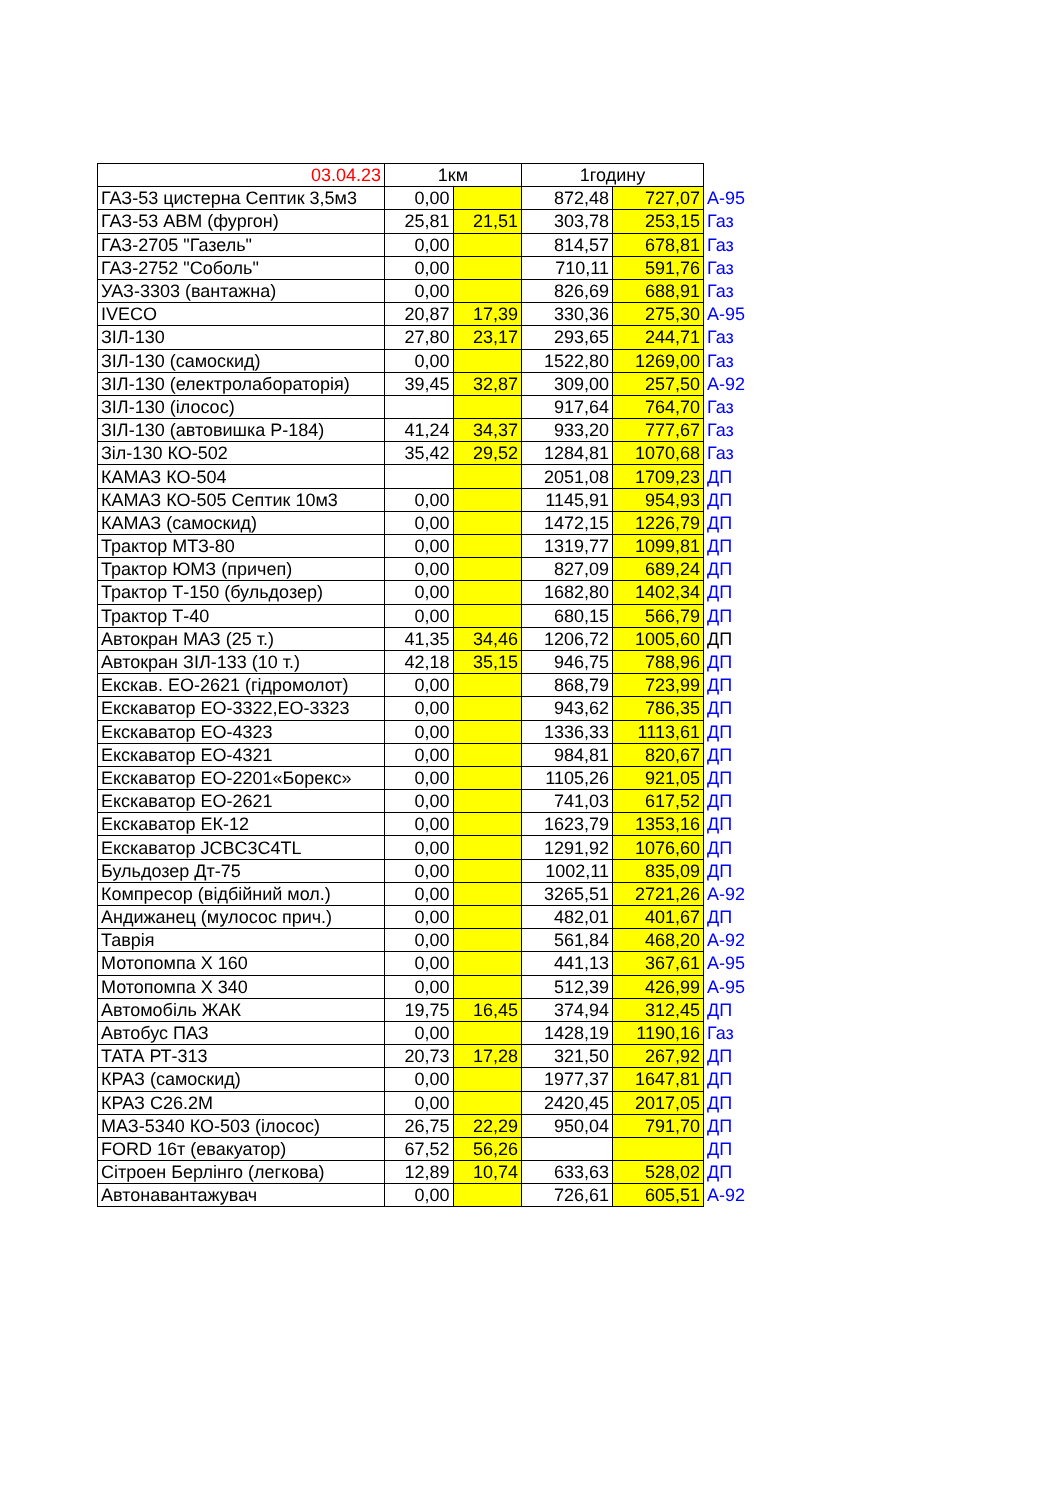| 03.04.23 | 1км | | 1годину | | |
| ГАЗ-53 цистерна Септик 3,5м3 | 0,00 | | 872,48 | 727,07 | А-95 |
| ГАЗ-53 АВМ (фургон) | 25,81 | 21,51 | 303,78 | 253,15 | Газ |
| ГАЗ-2705 "Газель" | 0,00 | | 814,57 | 678,81 | Газ |
| ГАЗ-2752 "Соболь" | 0,00 | | 710,11 | 591,76 | Газ |
| УАЗ-3303 (вантажна) | 0,00 | | 826,69 | 688,91 | Газ |
| IVECO | 20,87 | 17,39 | 330,36 | 275,30 | А-95 |
| ЗІЛ-130 | 27,80 | 23,17 | 293,65 | 244,71 | Газ |
| ЗІЛ-130 (самоскид) | 0,00 | | 1522,80 | 1269,00 | Газ |
| ЗІЛ-130 (електролабораторія) | 39,45 | 32,87 | 309,00 | 257,50 | А-92 |
| ЗІЛ-130 (ілосос) | | | 917,64 | 764,70 | Газ |
| ЗІЛ-130 (автовишка Р-184) | 41,24 | 34,37 | 933,20 | 777,67 | Газ |
| Зіл-130 КО-502 | 35,42 | 29,52 | 1284,81 | 1070,68 | Газ |
| КАМАЗ КО-504 | | | 2051,08 | 1709,23 | ДП |
| КАМАЗ КО-505 Септик 10м3 | 0,00 | | 1145,91 | 954,93 | ДП |
| КАМАЗ (самоскид) | 0,00 | | 1472,15 | 1226,79 | ДП |
| Трактор МТЗ-80 | 0,00 | | 1319,77 | 1099,81 | ДП |
| Трактор ЮМЗ (причеп) | 0,00 | | 827,09 | 689,24 | ДП |
| Трактор Т-150 (бульдозер) | 0,00 | | 1682,80 | 1402,34 | ДП |
| Трактор Т-40 | 0,00 | | 680,15 | 566,79 | ДП |
| Автокран МАЗ (25 т.) | 41,35 | 34,46 | 1206,72 | 1005,60 | ДП |
| Автокран ЗІЛ-133 (10 т.) | 42,18 | 35,15 | 946,75 | 788,96 | ДП |
| Екскав. ЕО-2621 (гідромолот) | 0,00 | | 868,79 | 723,99 | ДП |
| Екскаватор ЕО-3322,ЕО-3323 | 0,00 | | 943,62 | 786,35 | ДП |
| Екскаватор ЕО-4323 | 0,00 | | 1336,33 | 1113,61 | ДП |
| Екскаватор ЕО-4321 | 0,00 | | 984,81 | 820,67 | ДП |
| Екскаватор ЕО-2201«Борекс» | 0,00 | | 1105,26 | 921,05 | ДП |
| Екскаватор ЕО-2621 | 0,00 | | 741,03 | 617,52 | ДП |
| Екскаватор ЕК-12 | 0,00 | | 1623,79 | 1353,16 | ДП |
| Екскаватор JCBC3C4TL | 0,00 | | 1291,92 | 1076,60 | ДП |
| Бульдозер Дт-75 | 0,00 | | 1002,11 | 835,09 | ДП |
| Компресор (відбійний мол.) | 0,00 | | 3265,51 | 2721,26 | А-92 |
| Андижанец (мулосос прич.) | 0,00 | | 482,01 | 401,67 | ДП |
| Таврія | 0,00 | | 561,84 | 468,20 | А-92 |
| Мотопомпа Х 160 | 0,00 | | 441,13 | 367,61 | А-95 |
| Мотопомпа Х 340 | 0,00 | | 512,39 | 426,99 | А-95 |
| Автомобіль ЖАК | 19,75 | 16,45 | 374,94 | 312,45 | ДП |
| Автобус ПАЗ | 0,00 | | 1428,19 | 1190,16 | Газ |
| ТАТА РТ-313 | 20,73 | 17,28 | 321,50 | 267,92 | ДП |
| КРАЗ (самоскид) | 0,00 | | 1977,37 | 1647,81 | ДП |
| КРАЗ С26.2М | 0,00 | | 2420,45 | 2017,05 | ДП |
| МАЗ-5340 КО-503 (ілосос) | 26,75 | 22,29 | 950,04 | 791,70 | ДП |
| FORD 16т (евакуатор) | 67,52 | 56,26 | | | ДП |
| Сітроен Берлінго (легкова) | 12,89 | 10,74 | 633,63 | 528,02 | ДП |
| Автонавантажувач | 0,00 | | 726,61 | 605,51 | А-92 |